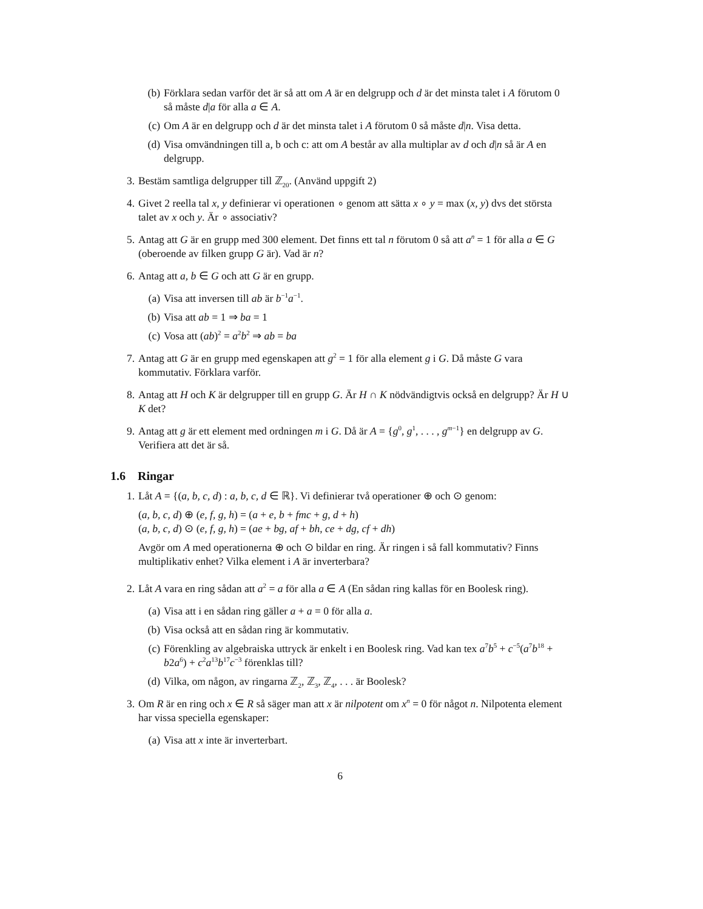(b) Förklara sedan varför det är så att om A är en delgrupp och d är det minsta talet i A förutom 0 så måste d|a för alla a ∈ A.
(c) Om A är en delgrupp och d är det minsta talet i A förutom 0 så måste d|n. Visa detta.
(d) Visa omvändningen till a, b och c: att om A består av alla multiplar av d och d|n så är A en delgrupp.
3. Bestäm samtliga delgrupper till ℤ<sub>20</sub>. (Använd uppgift 2)
4. Givet 2 reella tal x, y definierar vi operationen ∘ genom att sätta x ∘ y = max (x, y) dvs det största talet av x och y. Är ∘ associativ?
5. Antag att G är en grupp med 300 element. Det finns ett tal n förutom 0 så att a<sup>n</sup> = 1 för alla a ∈ G (oberoende av filken grupp G är). Vad är n?
6. Antag att a, b ∈ G och att G är en grupp.
(a) Visa att inversen till ab är b<sup>−1</sup>a<sup>−1</sup>.
(b) Visa att ab = 1 ⇒ ba = 1
(c) Vosa att (ab)<sup>2</sup> = a<sup>2</sup>b<sup>2</sup> ⇒ ab = ba
7. Antag att G är en grupp med egenskapen att g<sup>2</sup> = 1 för alla element g i G. Då måste G vara kommutativ. Förklara varför.
8. Antag att H och K är delgrupper till en grupp G. Är H ∩ K nödvändigtvis också en delgrupp? Är H ∪ K det?
9. Antag att g är ett element med ordningen m i G. Då är A = {g<sup>0</sup>, g<sup>1</sup>, . . . , g<sup>m−1</sup>} en delgrupp av G. Verifiera att det är så.
1.6 Ringar
1. Låt A = {(a, b, c, d) : a, b, c, d ∈ ℝ}. Vi definierar två operationer ⊕ och ⊙ genom:
(a, b, c, d) ⊕ (e, f, g, h) = (a + e, b + fmc + g, d + h)
(a, b, c, d) ⊙ (e, f, g, h) = (ae + bg, af + bh, ce + dg, cf + dh)
Avgör om A med operationerna ⊕ och ⊙ bildar en ring. Är ringen i så fall kommutativ? Finns multiplikativ enhet? Vilka element i A är inverterbara?
2. Låt A vara en ring sådan att a<sup>2</sup> = a för alla a ∈ A (En sådan ring kallas för en Boolesk ring).
(a) Visa att i en sådan ring gäller a + a = 0 för alla a.
(b) Visa också att en sådan ring är kommutativ.
(c) Förenkling av algebraiska uttryck är enkelt i en Boolesk ring. Vad kan tex a<sup>7</sup>b<sup>5</sup> + c<sup>−5</sup>(a<sup>7</sup>b<sup>18</sup> + b2a<sup>6</sup>) + c<sup>2</sup>a<sup>13</sup>b<sup>17</sup>c<sup>−3</sup> förenklas till?
(d) Vilka, om någon, av ringarna ℤ<sub>2</sub>, ℤ<sub>3</sub>, ℤ<sub>4</sub>, . . . är Boolesk?
3. Om R är en ring och x ∈ R så säger man att x är nilpotent om x<sup>n</sup> = 0 för något n. Nilpotenta element har vissa speciella egenskaper:
(a) Visa att x inte är inverterbart.
6